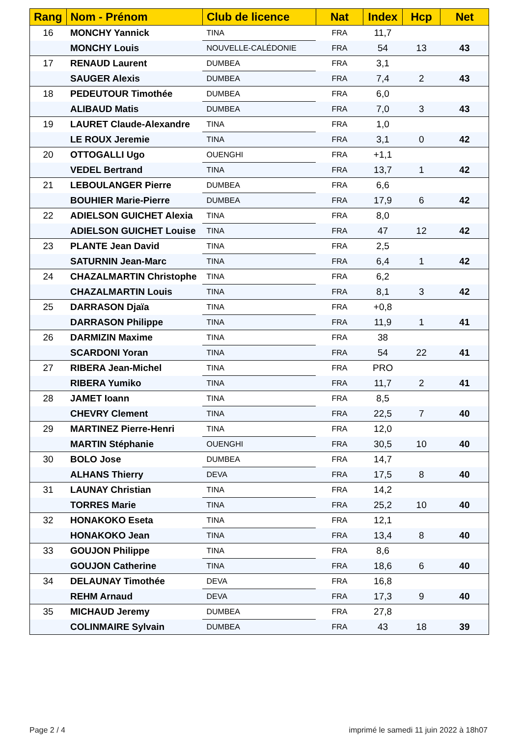| Rang | Nom - Prénom | Club de licence | Nat | Index | Hcp | Net |
| --- | --- | --- | --- | --- | --- | --- |
| 16 | MONCHY Yannick | TINA | FRA | 11,7 | | |
| | MONCHY Louis | NOUVELLE-CALÉDONIE | FRA | 54 | 13 | 43 |
| 17 | RENAUD Laurent | DUMBEA | FRA | 3,1 | | |
| | SAUGER Alexis | DUMBEA | FRA | 7,4 | 2 | 43 |
| 18 | PEDEUTOUR Timothée | DUMBEA | FRA | 6,0 | | |
| | ALIBAUD Matis | DUMBEA | FRA | 7,0 | 3 | 43 |
| 19 | LAURET Claude-Alexandre | TINA | FRA | 1,0 | | |
| | LE ROUX Jeremie | TINA | FRA | 3,1 | 0 | 42 |
| 20 | OTTOGALLI Ugo | OUENGHI | FRA | +1,1 | | |
| | VEDEL Bertrand | TINA | FRA | 13,7 | 1 | 42 |
| 21 | LEBOULANGER Pierre | DUMBEA | FRA | 6,6 | | |
| | BOUHIER Marie-Pierre | DUMBEA | FRA | 17,9 | 6 | 42 |
| 22 | ADIELSON GUICHET Alexia | TINA | FRA | 8,0 | | |
| | ADIELSON GUICHET Louise | TINA | FRA | 47 | 12 | 42 |
| 23 | PLANTE Jean David | TINA | FRA | 2,5 | | |
| | SATURNIN Jean-Marc | TINA | FRA | 6,4 | 1 | 42 |
| 24 | CHAZALMARTIN Christophe | TINA | FRA | 6,2 | | |
| | CHAZALMARTIN Louis | TINA | FRA | 8,1 | 3 | 42 |
| 25 | DARRASON Djaïa | TINA | FRA | +0,8 | | |
| | DARRASON Philippe | TINA | FRA | 11,9 | 1 | 41 |
| 26 | DARMIZIN Maxime | TINA | FRA | 38 | | |
| | SCARDONI Yoran | TINA | FRA | 54 | 22 | 41 |
| 27 | RIBERA Jean-Michel | TINA | FRA | PRO | | |
| | RIBERA Yumiko | TINA | FRA | 11,7 | 2 | 41 |
| 28 | JAMET Ioann | TINA | FRA | 8,5 | | |
| | CHEVRY Clement | TINA | FRA | 22,5 | 7 | 40 |
| 29 | MARTINEZ Pierre-Henri | TINA | FRA | 12,0 | | |
| | MARTIN Stéphanie | OUENGHI | FRA | 30,5 | 10 | 40 |
| 30 | BOLO Jose | DUMBEA | FRA | 14,7 | | |
| | ALHANS Thierry | DEVA | FRA | 17,5 | 8 | 40 |
| 31 | LAUNAY Christian | TINA | FRA | 14,2 | | |
| | TORRES Marie | TINA | FRA | 25,2 | 10 | 40 |
| 32 | HONAKOKO Eseta | TINA | FRA | 12,1 | | |
| | HONAKOKO Jean | TINA | FRA | 13,4 | 8 | 40 |
| 33 | GOUJON Philippe | TINA | FRA | 8,6 | | |
| | GOUJON Catherine | TINA | FRA | 18,6 | 6 | 40 |
| 34 | DELAUNAY Timothée | DEVA | FRA | 16,8 | | |
| | REHM Arnaud | DEVA | FRA | 17,3 | 9 | 40 |
| 35 | MICHAUD Jeremy | DUMBEA | FRA | 27,8 | | |
| | COLINMAIRE Sylvain | DUMBEA | FRA | 43 | 18 | 39 |
Page 2 / 4
imprimé le samedi 11 juin 2022 à 18h07